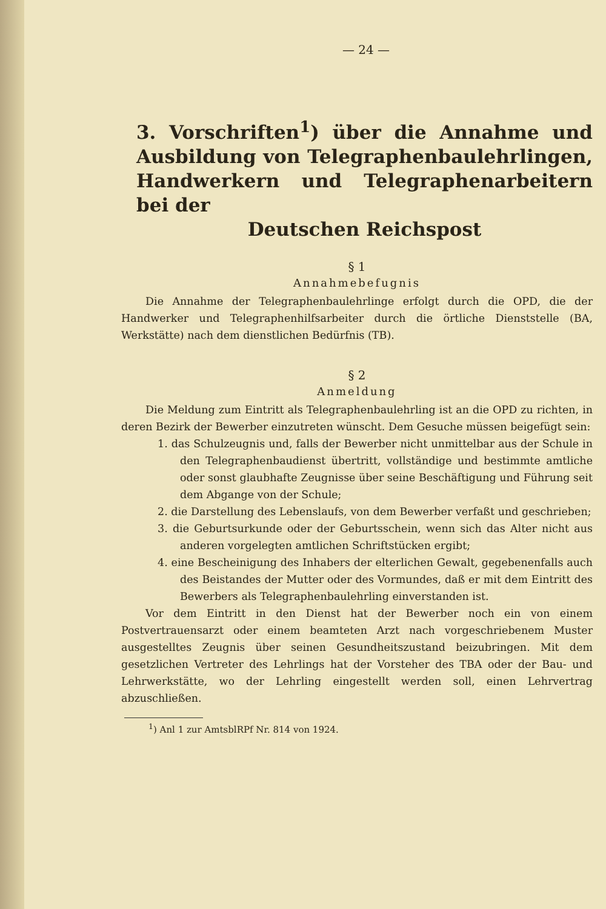— 24 —
3. Vorschriften<sup>1</sup>) über die Annahme und Ausbildung von Telegraphenbaulehrlingen, Handwerkern und Telegraphenarbeitern bei der
Deutschen Reichspost
§ 1
Annahmebefugnis
Die Annahme der Telegraphenbaulehrlinge erfolgt durch die OPD, die der Handwerker und Telegraphenhilfsarbeiter durch die örtliche Dienststelle (BA, Werkstätte) nach dem dienstlichen Bedürfnis (TB).
§ 2
Anmeldung
Die Meldung zum Eintritt als Telegraphenbaulehrling ist an die OPD zu richten, in deren Bezirk der Bewerber einzutreten wünscht. Dem Gesuche müssen beigefügt sein:
1. das Schulzeugnis und, falls der Bewerber nicht unmittelbar aus der Schule in den Telegraphenbaudienst übertritt, vollständige und bestimmte amtliche oder sonst glaubhafte Zeugnisse über seine Beschäftigung und Führung seit dem Abgange von der Schule;
2. die Darstellung des Lebenslaufs, von dem Bewerber verfaßt und geschrieben;
3. die Geburtsurkunde oder der Geburtsschein, wenn sich das Alter nicht aus anderen vorgelegten amtlichen Schriftstücken ergibt;
4. eine Bescheinigung des Inhabers der elterlichen Gewalt, gegebenenfalls auch des Beistandes der Mutter oder des Vormundes, daß er mit dem Eintritt des Bewerbers als Telegraphenbaulehrling einverstanden ist.
Vor dem Eintritt in den Dienst hat der Bewerber noch ein von einem Postvertrauensarzt oder einem beamteten Arzt nach vorgeschriebenem Muster ausgestelltes Zeugnis über seinen Gesundheitszustand beizubringen. Mit dem gesetzlichen Vertreter des Lehrlings hat der Vorsteher des TBA oder der Bau- und Lehrwerkstätte, wo der Lehrling eingestellt werden soll, einen Lehrvertrag abzuschließen.
<sup>1</sup>) Anl 1 zur AmtsblRPf Nr. 814 von 1924.